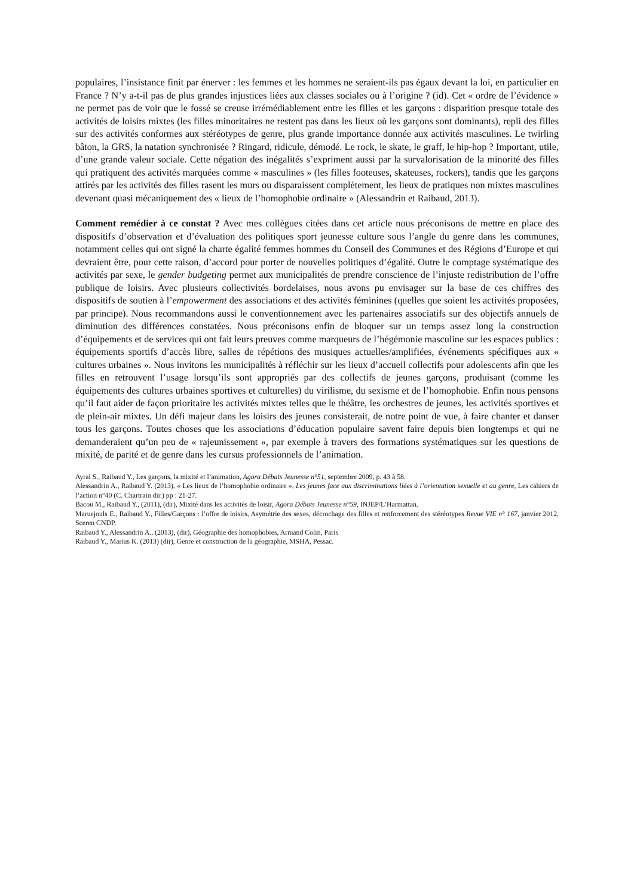populaires, l’insistance finit par énerver : les femmes et les hommes ne seraient-ils pas égaux devant la loi, en particulier en France ? N’y a-t-il pas de plus grandes injustices liées aux classes sociales ou à l’origine ? (id). Cet « ordre de l’évidence » ne permet pas de voir que le fossé se creuse irrémédiablement entre les filles et les garçons : disparition presque totale des activités de loisirs mixtes (les filles minoritaires ne restent pas dans les lieux où les garçons sont dominants), repli des filles sur des activités conformes aux stéréotypes de genre, plus grande importance donnée aux activités masculines. Le twirling bâton, la GRS, la natation synchronisée ? Ringard, ridicule, démodé. Le rock, le skate, le graff, le hip-hop ? Important, utile, d’une grande valeur sociale. Cette négation des inégalités s’expriment aussi par la survalorisation de la minorité des filles qui pratiquent des activités marquées comme « masculines » (les filles footeuses, skateuses, rockers), tandis que les garçons attirés par les activités des filles rasent les murs ou disparaissent complètement, les lieux de pratiques non mixtes masculines devenant quasi mécaniquement des « lieux de l’homophobie ordinaire » (Alessandrin et Raibaud, 2013).
Comment remédier à ce constat ? Avec mes collègues citées dans cet article nous préconisons de mettre en place des dispositifs d’observation et d’évaluation des politiques sport jeunesse culture sous l’angle du genre dans les communes, notamment celles qui ont signé la charte égalité femmes hommes du Conseil des Communes et des Régions d’Europe et qui devraient être, pour cette raison, d’accord pour porter de nouvelles politiques d’égalité. Outre le comptage systématique des activités par sexe, le gender budgeting permet aux municipalités de prendre conscience de l’injuste redistribution de l’offre publique de loisirs. Avec plusieurs collectivités bordelaises, nous avons pu envisager sur la base de ces chiffres des dispositifs de soutien à l’empowerment des associations et des activités féminines (quelles que soient les activités proposées, par principe). Nous recommandons aussi le conventionnement avec les partenaires associatifs sur des objectifs annuels de diminution des différences constatées. Nous préconisons enfin de bloquer sur un temps assez long la construction d’équipements et de services qui ont fait leurs preuves comme marqueurs de l’hégémonie masculine sur les espaces publics : équipements sportifs d’accès libre, salles de répétions des musiques actuelles/amplifiées, événements spécifiques aux « cultures urbaines ». Nous invitons les municipalités à réfléchir sur les lieux d’accueil collectifs pour adolescents afin que les filles en retrouvent l’usage lorsqu’ils sont appropriés par des collectifs de jeunes garçons, produisant (comme les équipements des cultures urbaines sportives et culturelles) du virilisme, du sexisme et de l’homophobie. Enfin nous pensons qu’il faut aider de façon prioritaire les activités mixtes telles que le théâtre, les orchestres de jeunes, les activités sportives et de plein-air mixtes. Un défi majeur dans les loisirs des jeunes consisterait, de notre point de vue, à faire chanter et danser tous les garçons. Toutes choses que les associations d’éducation populaire savent faire depuis bien longtemps et qui ne demanderaient qu’un peu de « rajeunissement », par exemple à travers des formations systématiques sur les questions de mixité, de parité et de genre dans les cursus professionnels de l’animation.
Ayral S., Raibaud Y., Les garçons, la mixité et l’animation, Agora Débats Jeunesse n°51, septembre 2009, p. 43 à 58.
Alessandrin A., Raibaud Y. (2013), « Les lieux de l’homophobie ordinaire », Les jeunes face aux discriminations liées à l’orientation sexuelle et au genre, Les cahiers de l’action n°40 (C. Chartrain dir.) pp : 21-27.
Bacou M., Raibaud Y., (2011), (dir), Mixité dans les activités de loisir, Agora Débats Jeunesse n°59, INJEP/L’Harmattan.
Maruejouls E., Raibaud Y., Filles/Garçons : l’offre de loisirs, Asymétrie des sexes, décrochage des filles et renforcement des stéréotypes Revue VIE n° 167, janvier 2012, Sceren CNDP.
Raibaud Y., Alessandrin A., (2013), (dir), Géographie des homophobies, Armand Colin, Paris
Raibaud Y., Marius K. (2013) (dir), Genre et construction de la géographie, MSHA, Pessac.